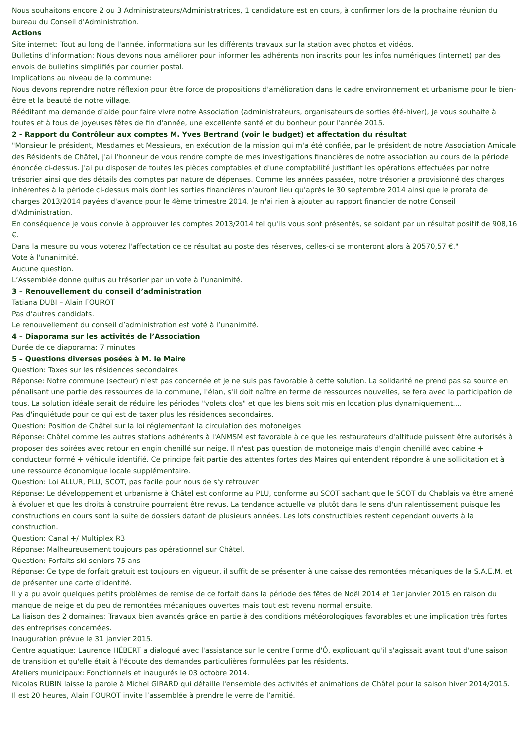Nous souhaitons encore 2 ou 3 Administrateurs/Administratrices, 1 candidature est en cours, à confirmer lors de la prochaine réunion du bureau du Conseil d'Administration.
Actions
Site internet: Tout au long de l'année, informations sur les différents travaux sur la station avec photos et vidéos.
Bulletins d'information: Nous devons nous améliorer pour informer les adhérents non inscrits pour les infos numériques (internet) par des envois de bulletins simplifiés par courrier postal.
Implications au niveau de la commune:
Nous devons reprendre notre réflexion pour être force de propositions d'amélioration dans le cadre environnement et urbanisme pour le bien-être et la beauté de notre village.
Rééditant ma demande d'aide pour faire vivre notre Association (administrateurs, organisateurs de sorties été-hiver), je vous souhaite à toutes et à tous de joyeuses fêtes de fin d'année, une excellente santé et du bonheur pour l'année 2015.
2 - Rapport du Contrôleur aux comptes M. Yves Bertrand (voir le budget) et affectation du résultat
"Monsieur le président, Mesdames et Messieurs, en exécution de la mission qui m'a été confiée, par le président de notre Association Amicale des Résidents de Châtel, j'ai l'honneur de vous rendre compte de mes investigations financières de notre association au cours de la période énoncée ci-dessus. J'ai pu disposer de toutes les pièces comptables et d'une comptabilité justifiant les opérations effectuées par notre trésorier ainsi que des détails des comptes par nature de dépenses. Comme les années passées, notre trésorier a provisionné des charges inhérentes à la période ci-dessus mais dont les sorties financières n'auront lieu qu'après le 30 septembre 2014 ainsi que le prorata de charges 2013/2014 payées d'avance pour le 4ème trimestre 2014. Je n'ai rien à ajouter au rapport financier de notre Conseil d'Administration.
En conséquence je vous convie à approuver les comptes 2013/2014 tel qu'ils vous sont présentés, se soldant par un résultat positif de 908,16 €.
Dans la mesure ou vous voterez l'affectation de ce résultat au poste des réserves, celles-ci se monteront alors à 20570,57 €."
Vote à l'unanimité.
Aucune question.
L’Assemblée donne quitus au trésorier par un vote à l’unanimité.
3 – Renouvellement du conseil d’administration
Tatiana DUBI – Alain FOUROT
Pas d’autres candidats.
Le renouvellement du conseil d’administration est voté à l’unanimité.
4 – Diaporama sur les activités de l’Association
Durée de ce diaporama: 7 minutes
5 – Questions diverses posées à M. le Maire
Question: Taxes sur les résidences secondaires
Réponse: Notre commune (secteur) n'est pas concernée et je ne suis pas favorable à cette solution. La solidarité ne prend pas sa source en pénalisant une partie des ressources de la commune, l'élan, s'il doit naître en terme de ressources nouvelles, se fera avec la participation de tous. La solution idéale serait de réduire les périodes "volets clos" et que les biens soit mis en location plus dynamiquement....
Pas d'inquiétude pour ce qui est de taxer plus les résidences secondaires.
Question: Position de Châtel sur la loi réglementant la circulation des motoneiges
Réponse: Châtel comme les autres stations adhérents à l'ANMSM est favorable à ce que les restaurateurs d'altitude puissent être autorisés à proposer des soirées avec retour en engin chenillé sur neige. Il n'est pas question de motoneige mais d'engin chenillé avec cabine + conducteur formé + véhicule identifié. Ce principe fait partie des attentes fortes des Maires qui entendent répondre à une sollicitation et à une ressource économique locale supplémentaire.
Question: Loi ALLUR, PLU, SCOT, pas facile pour nous de s'y retrouver
Réponse: Le développement et urbanisme à Châtel est conforme au PLU, conforme au SCOT sachant que le SCOT du Chablais va être amené à évoluer et que les droits à construire pourraient être revus. La tendance actuelle va plutôt dans le sens d'un ralentissement puisque les constructions en cours sont la suite de dossiers datant de plusieurs années. Les lots constructibles restent cependant ouverts à la construction.
Question: Canal +/ Multiplex R3
Réponse: Malheureusement toujours pas opérationnel sur Châtel.
Question: Forfaits ski seniors 75 ans
Réponse: Ce type de forfait gratuit est toujours en vigueur, il suffit de se présenter à une caisse des remontées mécaniques de la S.A.E.M. et de présenter une carte d'identité.
Il y a pu avoir quelques petits problèmes de remise de ce forfait dans la période des fêtes de Noël 2014 et 1er janvier 2015 en raison du manque de neige et du peu de remontées mécaniques ouvertes mais tout est revenu normal ensuite.
La liaison des 2 domaines: Travaux bien avancés grâce en partie à des conditions météorologiques favorables et une implication très fortes des entreprises concernées.
Inauguration prévue le 31 janvier 2015.
Centre aquatique: Laurence HÉBERT a dialogué avec l'assistance sur le centre Forme d'Ô, expliquant qu'il s'agissait avant tout d'une saison de transition et qu'elle était à l'écoute des demandes particulières formulées par les résidents.
Ateliers municipaux: Fonctionnels et inaugurés le 03 octobre 2014.
Nicolas RUBIN laisse la parole à Michel GIRARD qui détaille l'ensemble des activités et animations de Châtel pour la saison hiver 2014/2015.
Il est 20 heures, Alain FOUROT invite l’assemblée à prendre le verre de l’amitié.